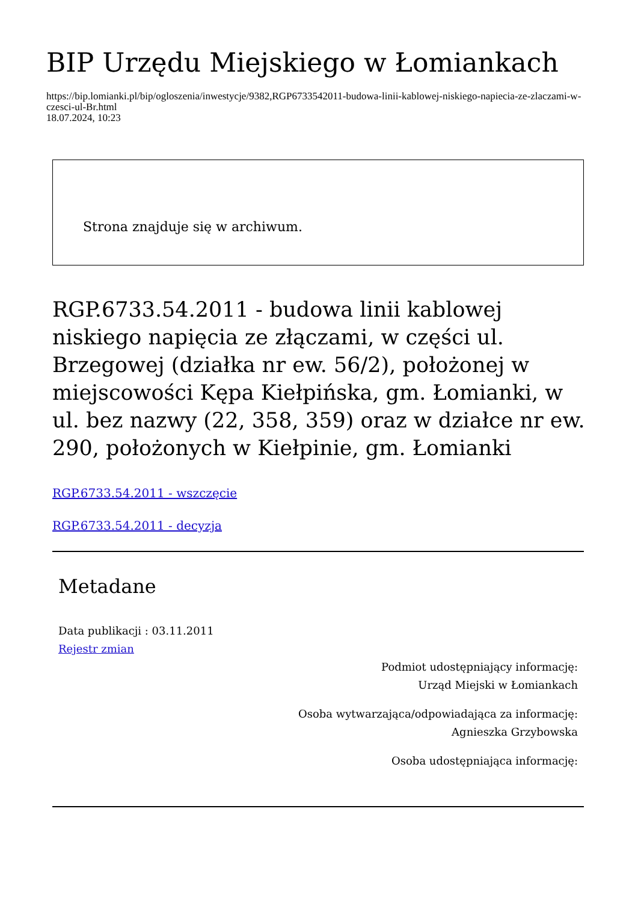BIP Urzędu Miejskiego w Łomiankach
https://bip.lomianki.pl/bip/ogloszenia/inwestycje/9382,RGP6733542011-budowa-linii-kablowej-niskiego-napiecia-ze-zlaczami-w-czesci-ul-Br.html
18.07.2024, 10:23
Strona znajduje się w archiwum.
RGP.6733.54.2011 - budowa linii kablowej niskiego napięcia ze złączami, w części ul. Brzegowej (działka nr ew. 56/2), położonej w miejscowości Kępa Kiełpińska, gm. Łomianki, w ul. bez nazwy (22, 358, 359) oraz w działce nr ew. 290, położonych w Kiełpinie, gm. Łomianki
RGP.6733.54.2011 - wszczęcie
RGP.6733.54.2011 - decyzja
Metadane
Data publikacji : 03.11.2011
Rejestr zmian
Podmiot udostępniający informację:
Urząd Miejski w Łomiankach
Osoba wytwarzająca/odpowiadająca za informację:
Agnieszka Grzybowska
Osoba udostępniająca informację: